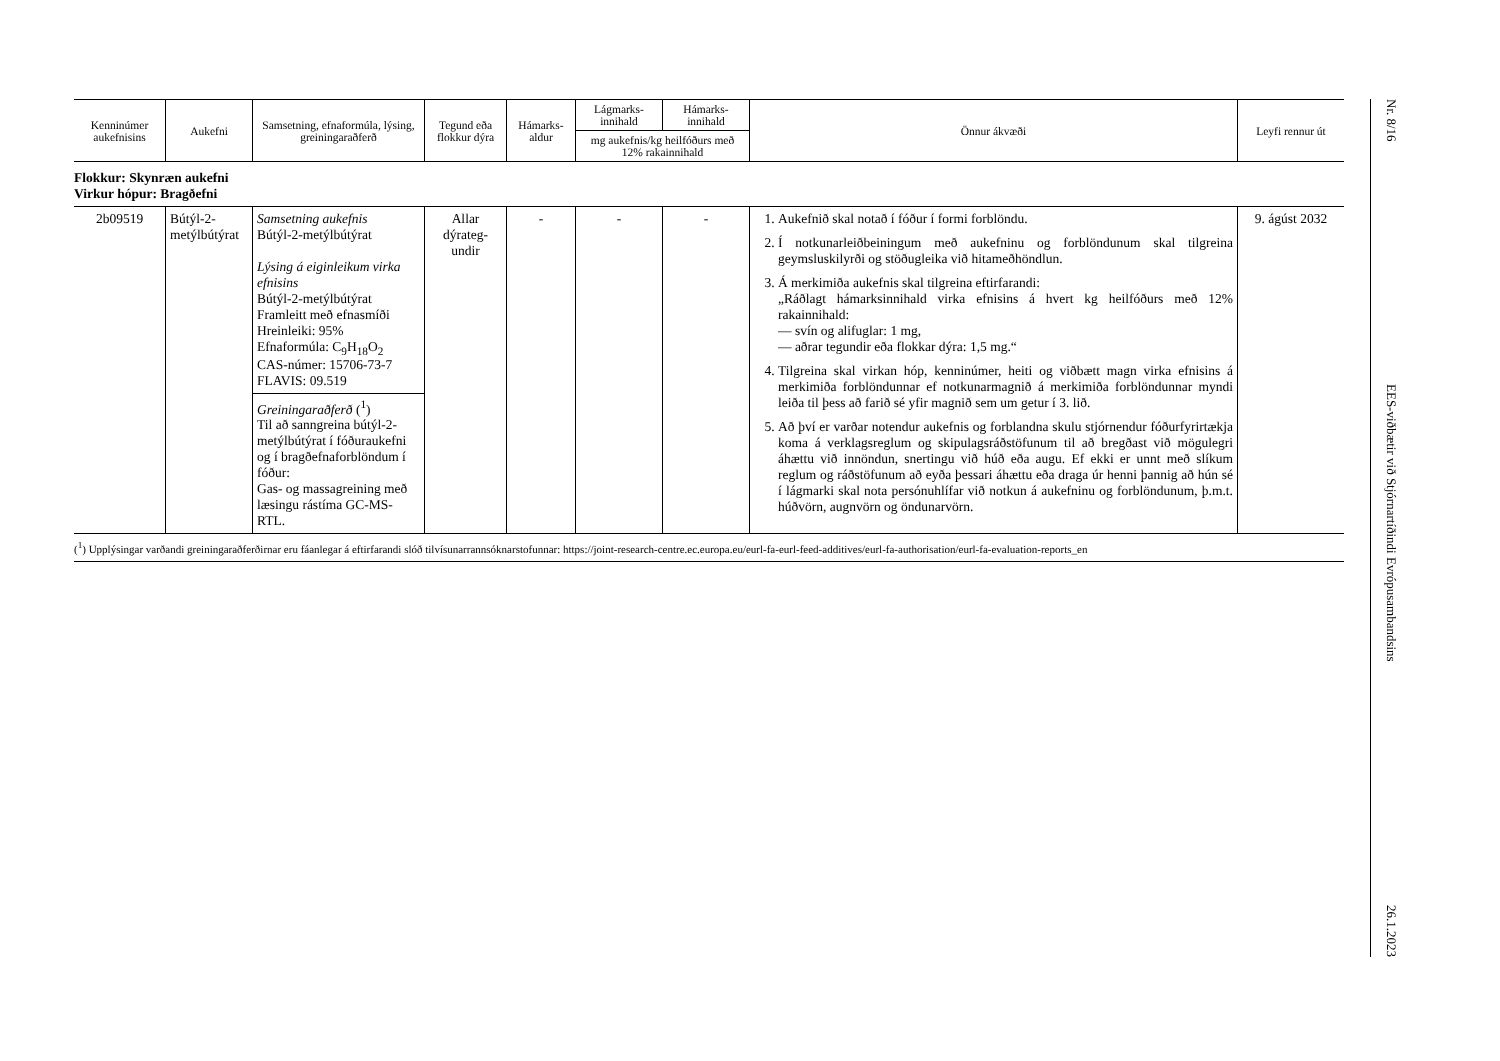| Kenninúmer aukefnisins | Aukefni | Samsetning, efnaformúla, lýsing, greiningaraðferð | Tegund eða flokkur dýra | Hámarks-aldur | Lágmarks-innihald | Hámarks-innihald | Önnur ákvæði | Leyfi rennur út |
| --- | --- | --- | --- | --- | --- | --- | --- | --- |
| | | | | | mg aukefnis/kg heilfóðurs með 12% rakainnihald | | | |
| Flokkur: Skynræn aukefni Virkur hópur: Bragðefni | | | | | | | | |
| 2b09519 | Bútýl-2-metýlbútýrat | Samsetning aukefnis Bútýl-2-metýlbútýrat Lýsing á eiginleikum virka efnisins Bútýl-2-metýlbútýrat Framleitt með efnasmíði Hreinleiki: 95% Efnaformúla: C<sub>9</sub>H<sub>18</sub>O<sub>2</sub> CAS-númer: 15706-73-7 FLAVIS: 09.519 Greiningaraðferð (<sup>1</sup>) Til að sanngreina bútýl-2-metýlbútýrat í fóðuraukefni og í bragðefnaforblöndum í fóður: Gas- og massagreining með læsingu rástíma GC-MS-RTL. | Allar dýrateg-undir | - | - | - | 1. Aukefnið skal notað í fóður í formi forblöndu. 2. Í notkunarleiðbeiningum með aukefninu og forblöndunum skal tilgreina geymsluskilyrði og stöðugleika við hitameðhöndlun. 3. Á merkimiða aukefnis skal tilgreina eftirfarandi: „Ráðlagt hámarksinnihald virka efnisins á hvert kg heilfóðurs með 12% rakainnihald: — svín og alifuglar: 1 mg, — aðrar tegundir eða flokkar dýra: 1,5 mg.“ 4. Tilgreina skal virkan hóp, kenninúmer, heiti og viðbætt magn virka efnisins á merkimiða forblöndunnar ef notkunarmagnið á merkimiða forblöndunnar myndi leiða til þess að farið sé yfir magnið sem um getur í 3. lið. 5. Að því er varðar notendur aukefnis og forblandna skulu stjórnendur fóðurfyrirtækja koma á verklagsreglum og skipulagsráðstöfunum til að bregðast við mögulegri áhættu við innöndun, snertingu við húð eða augu. Ef ekki er unnt með slíkum reglum og ráðstöfunum að eyða þessari áhættu eða draga úr henni þannig að hún sé í lágmarki skal nota persónuhlífar við notkun á aukefninu og forblöndunum, þ.m.t. húðvörn, augnvörn og öndunarvörn. | 9. ágúst 2032 |
(<sup>1</sup>) Upplýsingar varðandi greiningaraðferðirnar eru fáanlegar á eftirfarandi slóð tilvísunarrannsóknarstofunnar: https://joint-research-centre.ec.europa.eu/eurl-fa-eurl-feed-additives/eurl-fa-authorisation/eurl-fa-evaluation-reports_en
Nr. 8/16
EES-viðbætir við Stjórnartíðindi Evrópusambandsins
26.1.2023